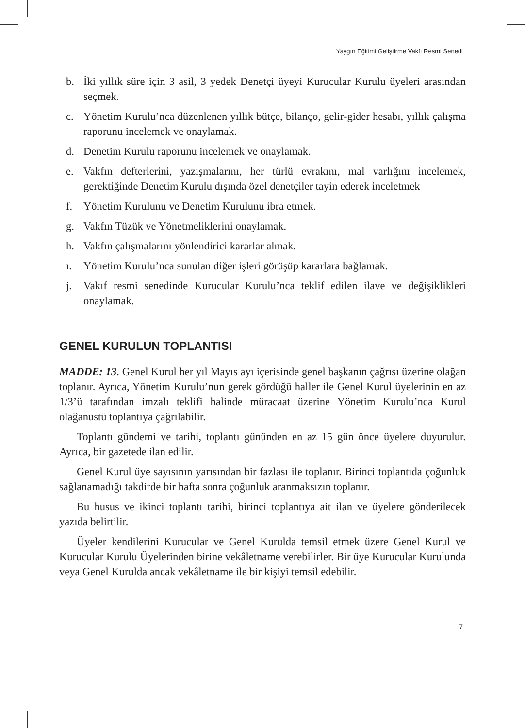Yaygın Eğitimi Geliştirme Vakfı Resmi Senedi
b. İki yıllık süre için 3 asil, 3 yedek Denetçi üyeyi Kurucular Kurulu üyeleri arasından seçmek.
c. Yönetim Kurulu’nca düzenlenen yıllık bütçe, bilanço, gelir-gider hesabı, yıllık çalışma raporunu incelemek ve onaylamak.
d. Denetim Kurulu raporunu incelemek ve onaylamak.
e. Vakfın defterlerini, yazışmalarını, her türlü evrakını, mal varlığını incelemek, gerektiğinde Denetim Kurulu dışında özel denetçiler tayin ederek inceletmek
f. Yönetim Kurulunu ve Denetim Kurulunu ibra etmek.
g. Vakfın Tüzük ve Yönetmeliklerini onaylamak.
h. Vakfın çalışmalarını yönlendirici kararlar almak.
ı. Yönetim Kurulu’nca sunulan diğer işleri görüşüp kararlara bağlamak.
j. Vakıf resmi senedinde Kurucular Kurulu’nca teklif edilen ilave ve değişiklikleri onaylamak.
GENEL KURULUN TOPLANTISI
MADDE: 13. Genel Kurul her yıl Mayıs ayı içerisinde genel başkanın çağrısı üzerine olağan toplanır. Ayrıca, Yönetim Kurulu’nun gerek gördüğü haller ile Genel Kurul üyelerinin en az 1/3’ü tarafından imzalı teklifi halinde müracaat üzerine Yönetim Kurulu’nca Kurul olağanüstü toplantıya çağrılabilir.
Toplantı gündemi ve tarihi, toplantı gününden en az 15 gün önce üyelere duyurulur. Ayrıca, bir gazetede ilan edilir.
Genel Kurul üye sayısının yarısından bir fazlası ile toplanır. Birinci toplantıda çoğunluk sağlanamadığı takdirde bir hafta sonra çoğunluk aranmaksızın toplanır.
Bu husus ve ikinci toplantı tarihi, birinci toplantıya ait ilan ve üyelere gönderilecek yazıda belirtilir.
Üyeler kendilerini Kurucular ve Genel Kurulda temsil etmek üzere Genel Kurul ve Kurucular Kurulu Üyelerinden birine vekâletname verebilirler. Bir üye Kurucular Kurulunda veya Genel Kurulda ancak vekâletname ile bir kişiyi temsil edebilir.
7